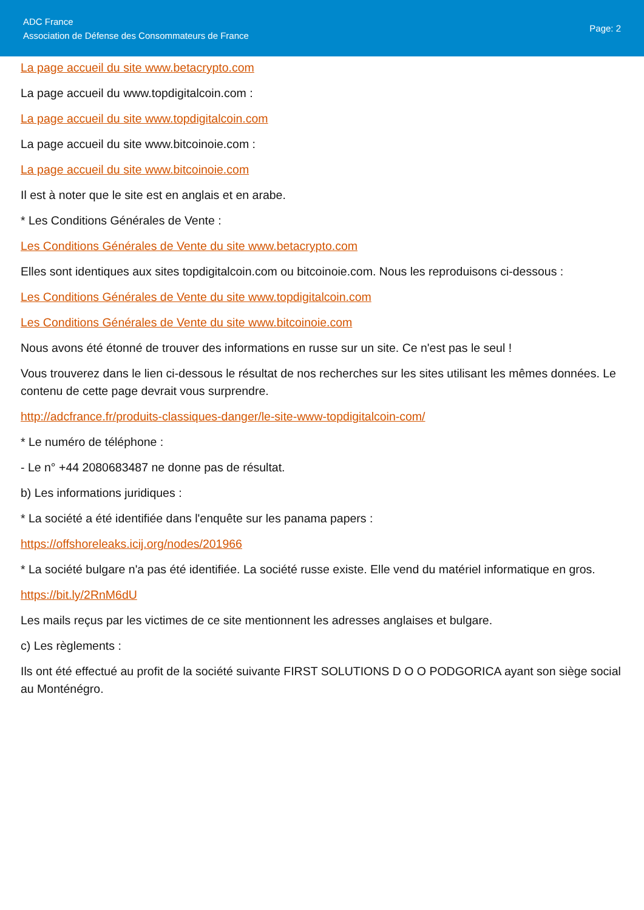ADC France
Association de Défense des Consommateurs de France
Page: 2
La page accueil du site www.betacrypto.com
La page accueil du www.topdigitalcoin.com :
La page accueil du site www.topdigitalcoin.com
La page accueil du site www.bitcoinoie.com :
La page accueil du site www.bitcoinoie.com
Il est à noter que le site est en anglais et en arabe.
* Les Conditions Générales de Vente :
Les Conditions Générales de Vente du site www.betacrypto.com
Elles sont identiques aux sites topdigitalcoin.com ou bitcoinoie.com. Nous les reproduisons ci-dessous :
Les Conditions Générales de Vente du site www.topdigitalcoin.com
Les Conditions Générales de Vente du site www.bitcoinoie.com
Nous avons été étonné de trouver des informations en russe sur un site. Ce n'est pas le seul !
Vous trouverez dans le lien ci-dessous le résultat de nos recherches sur les sites utilisant les mêmes données. Le contenu de cette page devrait vous surprendre.
http://adcfrance.fr/produits-classiques-danger/le-site-www-topdigitalcoin-com/
* Le numéro de téléphone :
- Le n° +44 2080683487 ne donne pas de résultat.
b) Les informations juridiques :
* La société a été identifiée dans l'enquête sur les panama papers :
https://offshoreleaks.icij.org/nodes/201966
* La société bulgare n'a pas été identifiée. La société russe existe. Elle vend du matériel informatique en gros.
https://bit.ly/2RnM6dU
Les mails reçus par les victimes de ce site mentionnent les adresses anglaises et bulgare.
c) Les règlements :
Ils ont été effectué au profit de la société suivante FIRST SOLUTIONS D O O PODGORICA ayant son siège social au Monténégro.